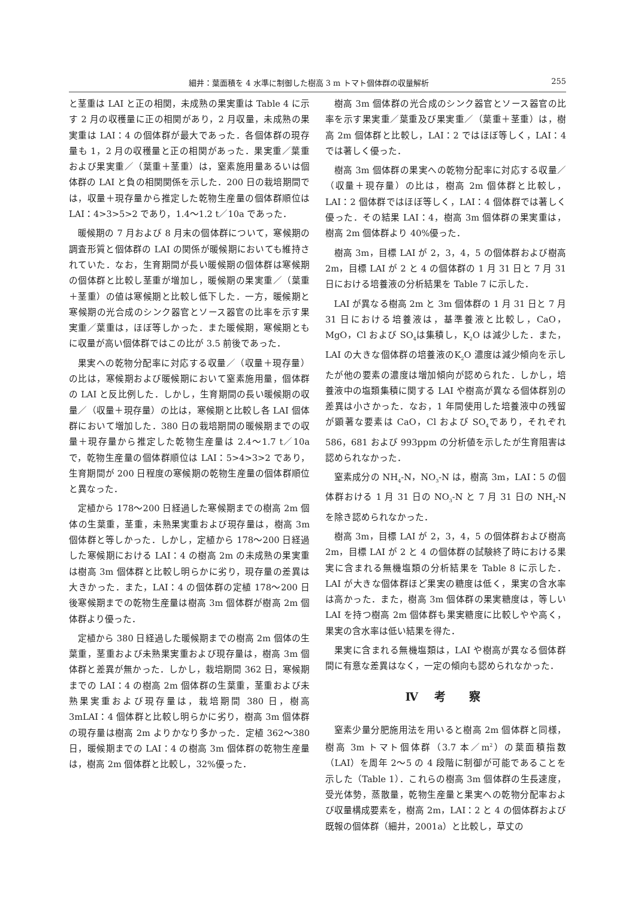細井：葉面積を 4 水準に制御した樹高 3 m トマト個体群の収量解析 255
と茎重は LAI と正の相関，未成熟の果実重は Table 4 に示す 2 月の収穫量に正の相関があり，2 月収量，未成熟の果実重は LAI：4 の個体群が最大であった．各個体群の現存量も 1，2 月の収穫量と正の相関があった．果実重／葉重および果実重／（葉重＋茎重）は，窒素施用量あるいは個体群の LAI と負の相関関係を示した．200 日の栽培期間では，収量＋現存量から推定した乾物生産量の個体群順位は LAI：4>3>5>2 であり，1.4〜1.2 t／10a であった．
暖候期の 7 月および 8 月末の個体群について，寒候期の調査形質と個体群の LAI の関係が暖候期においても維持されていた．なお，生育期間が長い暖候期の個体群は寒候期の個体群と比較し茎重が増加し，暖候期の果実重／（葉重＋茎重）の値は寒候期と比較し低下した．一方，暖候期と寒候期の光合成のシンク器官とソース器官の比率を示す果実重／葉重は，ほぼ等しかった．また暖候期，寒候期ともに収量が高い個体群ではこの比が 3.5 前後であった．
果実への乾物分配率に対応する収量／（収量＋現存量）の比は，寒候期および暖候期において窒素施用量，個体群の LAI と反比例した．しかし，生育期間の長い暖候期の収量／（収量＋現存量）の比は，寒候期と比較し各 LAI 個体群において増加した．380 日の栽培期間の暖候期までの収量＋現存量から推定した乾物生産量は 2.4〜1.7 t／10a で，乾物生産量の個体群順位は LAI：5>4>3>2 であり，生育期間が 200 日程度の寒候期の乾物生産量の個体群順位と異なった．
定植から 178〜200 日経過した寒候期までの樹高 2m 個体の生葉重，茎重，未熟果実重および現存量は，樹高 3m 個体群と等しかった．しかし，定植から 178〜200 日経過した寒候期における LAI：4 の樹高 2m の未成熟の果実重は樹高 3m 個体群と比較し明らかに劣り，現存量の差異は大きかった．また，LAI：4 の個体群の定植 178〜200 日後寒候期までの乾物生産量は樹高 3m 個体群が樹高 2m 個体群より優った．
定植から 380 日経過した暖候期までの樹高 2m 個体の生葉重，茎重および未熟果実重および現存量は，樹高 3m 個体群と差異が無かった．しかし，栽培期間 362 日，寒候期までの LAI：4 の樹高 2m 個体群の生葉重，茎重および未熟果実重および現存量は，栽培期間 380 日，樹高 3mLAI：4 個体群と比較し明らかに劣り，樹高 3m 個体群の現存量は樹高 2m よりかなり多かった．定植 362〜380 日，暖候期までの LAI：4 の樹高 3m 個体群の乾物生産量は，樹高 2m 個体群と比較し，32%優った．
樹高 3m 個体群の光合成のシンク器官とソース器官の比率を示す果実重／葉重及び果実重／（葉重＋茎重）は，樹高 2m 個体群と比較し，LAI：2 ではほぼ等しく，LAI：4 では著しく優った．
樹高 3m 個体群の果実への乾物分配率に対応する収量／（収量＋現存量）の比は，樹高 2m 個体群と比較し，LAI：2 個体群ではほぼ等しく，LAI：4 個体群では著しく優った．その結果 LAI：4，樹高 3m 個体群の果実重は，樹高 2m 個体群より 40%優った．
樹高 3m，目標 LAI が 2，3，4，5 の個体群および樹高 2m，目標 LAI が 2 と 4 の個体群の 1 月 31 日と 7 月 31 日における培養液の分析結果を Table 7 に示した．
LAI が異なる樹高 2m と 3m 個体群の 1 月 31 日と 7 月 31 日における培養液は，基準養液と比較し，CaO，MgO，Cl および SO<sub>4</sub>は集積し，K<sub>2</sub>O は減少した．また，LAI の大きな個体群の培養液のK<sub>2</sub>O 濃度は減少傾向を示したが他の要素の濃度は増加傾向が認められた．しかし，培養液中の塩類集積に関する LAI や樹高が異なる個体群別の差異は小さかった．なお，1 年間使用した培養液中の残留が顕著な要素は CaO，Cl および SO<sub>4</sub>であり，それぞれ 586，681 および 993ppm の分析値を示したが生育阻害は認められなかった．
窒素成分の NH<sub>4</sub>-N，NO<sub>3</sub>-N は，樹高 3m，LAI：5 の個体群おける 1 月 31 日の NO<sub>3</sub>-N と 7 月 31 日の NH<sub>4</sub>-N を除き認められなかった．
樹高 3m，目標 LAI が 2，3，4，5 の個体群および樹高 2m，目標 LAI が 2 と 4 の個体群の試験終了時における果実に含まれる無機塩類の分析結果を Table 8 に示した．LAI が大きな個体群ほど果実の糖度は低く，果実の含水率は高かった．また，樹高 3m 個体群の果実糖度は，等しい LAI を持つ樹高 2m 個体群も果実糖度に比較しやや高く，果実の含水率は低い結果を得た．
果実に含まれる無機塩類は，LAI や樹高が異なる個体群間に有意な差異はなく，一定の傾向も認められなかった．
Ⅳ 考　察
窒素少量分肥施用法を用いると樹高 2m 個体群と同様，樹高 3m トマト個体群（3.7 本／m<sup>2</sup>）の葉面積指数（LAI）を周年 2〜5 の 4 段階に制御が可能であることを示した（Table 1）．これらの樹高 3m 個体群の生長速度，受光体勢，蒸散量，乾物生産量と果実への乾物分配率および収量構成要素を，樹高 2m，LAI：2 と 4 の個体群および既報の個体群（細井，2001a）と比較し，草丈の